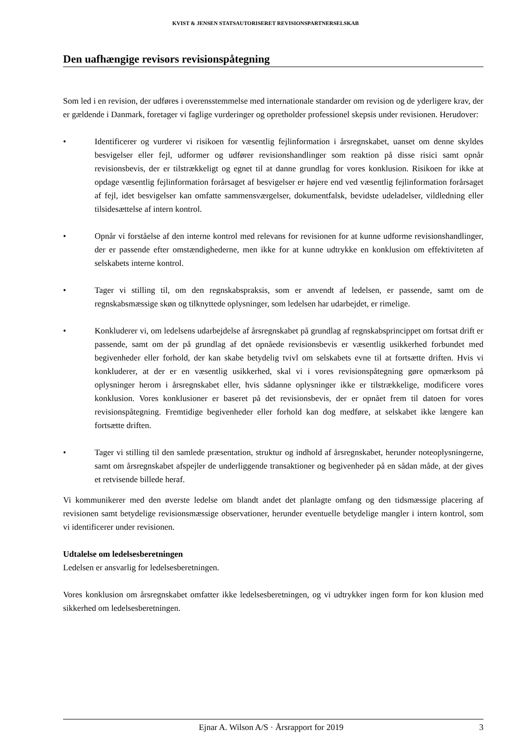KVIST & JENSEN STATSAUTORISERET REVISIONSPARTNERSELSKAB
Den uafhængige revisors revisionspåtegning
Som led i en revision, der udføres i overensstemmelse med internationale standarder om revision og de yderligere krav, der er gældende i Danmark, foretager vi faglige vurderinger og opretholder professionel skepsis under revisionen. Herudover:
• Identificerer og vurderer vi risikoen for væsentlig fejlinformation i årsregnskabet, uanset om denne skyldes besvigelser eller fejl, udformer og udfører revisionshandlinger som reaktion på disse risici samt opnår revisionsbevis, der er tilstrækkeligt og egnet til at danne grundlag for vores konklusion. Risikoen for ikke at opdage væsentlig fejlinformation forårsaget af besvigelser er højere end ved væsentlig fejlinformation forårsaget af fejl, idet besvigelser kan omfatte sammensværgelser, dokumentfalsk, bevidste udeladelser, vildledning eller tilsidesættelse af intern kontrol.
• Opnår vi forståelse af den interne kontrol med relevans for revisionen for at kunne udforme revisionshandlinger, der er passende efter omstændighederne, men ikke for at kunne udtrykke en konklusion om effektiviteten af selskabets interne kontrol.
• Tager vi stilling til, om den regnskabspraksis, som er anvendt af ledelsen, er passende, samt om de regnskabsmæssige skøn og tilknyttede oplysninger, som ledelsen har udarbejdet, er rimelige.
• Konkluderer vi, om ledelsens udarbejdelse af årsregnskabet på grundlag af regnskabsprincippet om fortsat drift er passende, samt om der på grundlag af det opnåede revisionsbevis er væsentlig usikkerhed forbundet med begivenheder eller forhold, der kan skabe betydelig tvivl om selskabets evne til at fortsætte driften. Hvis vi konkluderer, at der er en væsentlig usikkerhed, skal vi i vores revisionspåtegning gøre opmærksom på oplysninger herom i årsregnskabet eller, hvis sådanne oplysninger ikke er tilstrækkelige, modificere vores konklusion. Vores konklusioner er baseret på det revisionsbevis, der er opnået frem til datoen for vores revisionspåtegning. Fremtidige begivenheder eller forhold kan dog medføre, at selskabet ikke længere kan fortsætte driften.
• Tager vi stilling til den samlede præsentation, struktur og indhold af årsregnskabet, herunder noteoplysningerne, samt om årsregnskabet afspejler de underliggende transaktioner og begivenheder på en sådan måde, at der gives et retvisende billede heraf.
Vi kommunikerer med den øverste ledelse om blandt andet det planlagte omfang og den tidsmæssige placering af revisionen samt betydelige revisionsmæssige observationer, herunder eventuelle betydelige mangler i intern kontrol, som vi identificerer under revisionen.
Udtalelse om ledelsesberetningen
Ledelsen er ansvarlig for ledelsesberetningen.
Vores konklusion om årsregnskabet omfatter ikke ledelsesberetningen, og vi udtrykker ingen form for kon klusion med sikkerhed om ledelsesberetningen.
Ejnar A. Wilson A/S · Årsrapport for 2019 3